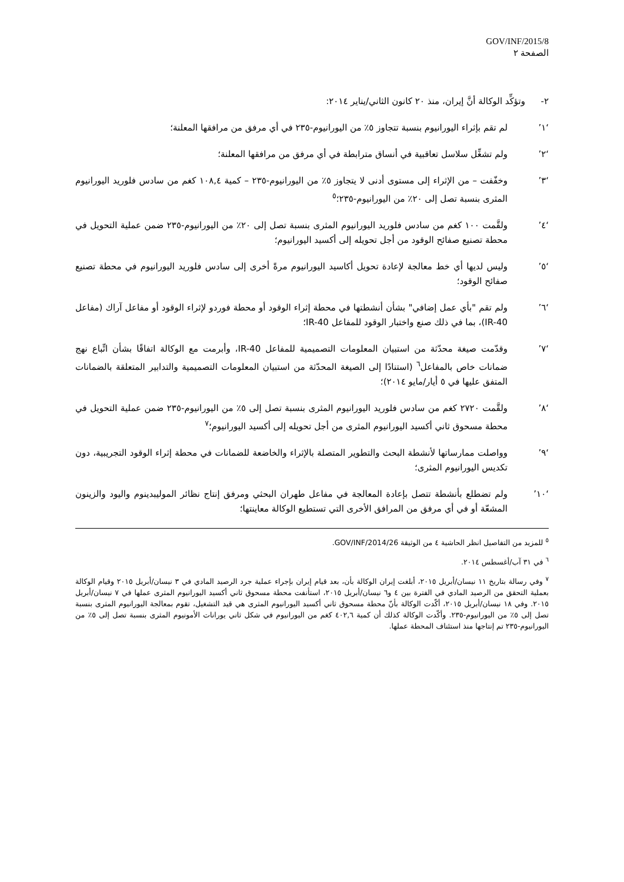GOV/INF/2015/8
الصفحة ٢
٢- وتؤكِّد الوكالة أنَّ إيران، منذ ٢٠ كانون الثاني/يناير ٢٠١٤:
‘١’ لم تقم بإثراء اليورانيوم بنسبة تتجاوز ٥٪ من اليورانيوم-٢٣٥ في أي مرفق من مرافقها المعلنة؛
‘٢’ ولم تشغِّل سلاسل تعاقبية في أنساق مترابطة في أي مرفق من مرافقها المعلنة؛
‘٣’ وخفّفت – من الإثراء إلى مستوى أدنى لا يتجاوز ٥٪ من اليورانيوم-٢٣٥ – كمية ١٠٨,٤ كغم من سادس فلوريد اليورانيوم المثرى بنسبة تصل إلى ٢٠٪ من اليورانيوم-٢٣٥؛<sup>٥</sup>
‘٤’ ولقَّمت ١٠٠ كغم من سادس فلوريد اليورانيوم المثرى بنسبة تصل إلى ٢٠٪ من اليورانيوم-٢٣٥ ضمن عملية التحويل في محطة تصنيع صفائح الوقود من أجل تحويله إلى أكسيد اليورانيوم؛
‘٥’ وليس لديها أي خط معالجة لإعادة تحويل أكاسيد اليورانيوم مرةً أخرى إلى سادس فلوريد اليورانيوم في محطة تصنيع صفائح الوقود؛
‘٦’ ولم تقم "بأي عمل إضافي" بشأن أنشطتها في محطة إثراء الوقود أو محطة فوردو لإثراء الوقود أو مفاعل آراك (مفاعل IR-40)، بما في ذلك صنع واختبار الوقود للمفاعل IR-40؛
‘٧’ وقدّمت صيغة محدّثة من استبيان المعلومات التصميمية للمفاعل IR-40، وأبرمت مع الوكالة اتفاقًا بشأن اتِّباع نهج ضمانات خاص بالمفاعل<sup>٦</sup> (استنادًا إلى الصيغة المحدّثة من استبيان المعلومات التصميمية والتدابير المتعلقة بالضمانات المتفق عليها في ٥ أيار/مايو ٢٠١٤)؛
‘٨’ ولقَّمت ٢٧٢٠ كغم من سادس فلوريد اليورانيوم المثرى بنسبة تصل إلى ٥٪ من اليورانيوم-٢٣٥ ضمن عملية التحويل في محطة مسحوق ثاني أكسيد اليورانيوم المثرى من أجل تحويله إلى أكسيد اليورانيوم؛<sup>٧</sup>
‘٩’ وواصلت ممارساتها لأنشطة البحث والتطوير المتصلة بالإثراء والخاضعة للضمانات في محطة إثراء الوقود التجريبية، دون تكديس اليورانيوم المثرى؛
‘١٠’ ولم تضطلع بأنشطة تتصل بإعادة المعالجة في مفاعل طهران البحثي ومرفق إنتاج نظائر الموليبدينوم واليود والزينون المشعّة أو في أي مرفق من المرافق الأخرى التي تستطيع الوكالة معاينتها؛
<sup>٥</sup> للمزيد من التفاصيل انظر الحاشية ٤ من الوثيقة GOV/INF/2014/26.
<sup>٦</sup> في ٣١ آب/أغسطس ٢٠١٤.
<sup>٧</sup> وفي رسالة بتاريخ ١١ نيسان/أبريل ٢٠١٥، أبلغت إيران الوكالة بأن، بعد قيام إيران بإجراء عملية جرد الرصيد المادي في ٣ نيسان/أبريل ٢٠١٥ وقيام الوكالة بعملية التحقق من الرصيد المادي في الفترة بين ٤ و٦ نيسان/أبريل ٢٠١٥، استأنفت محطة مسحوق ثاني أكسيد اليورانيوم المثرى عملها في ٧ نيسان/أبريل ٢٠١٥. وفي ١٨ نيسان/أبريل ٢٠١٥، أكّدت الوكالة بأنّ محطة مسحوق ثاني أكسيد اليورانيوم المثرى هي قيد التشغيل، تقوم بمعالجة اليورانيوم المثرى بنسبة تصل إلى ٥٪ من اليورانيوم-٢٣٥. وأكّدت الوكالة كذلك أن كمية ٤٠٢,٦ كغم من اليورانيوم في شكل ثاني يورانات الأمونيوم المثرى بنسبة تصل إلى ٥٪ من اليورانيوم-٢٣٥ تم إنتاجها منذ استئناف المحطة عملها.